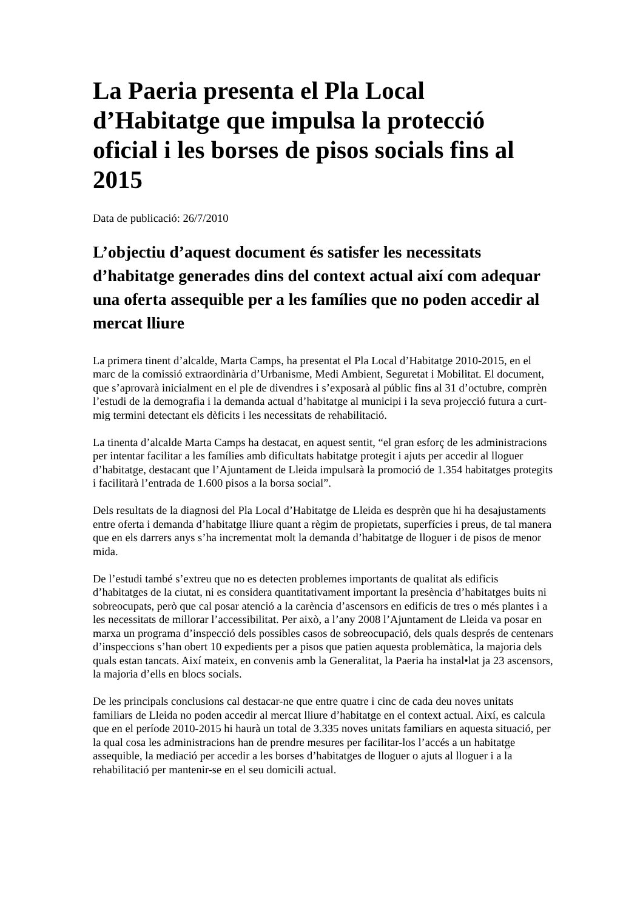La Paeria presenta el Pla Local d’Habitatge que impulsa la protecció oficial i les borses de pisos socials fins al 2015
Data de publicació: 26/7/2010
L’objectiu d’aquest document és satisfer les necessitats d’habitatge generades dins del context actual així com adequar una oferta assequible per a les famílies que no poden accedir al mercat lliure
La primera tinent d’alcalde, Marta Camps, ha presentat el Pla Local d’Habitatge 2010-2015, en el marc de la comissió extraordinària d’Urbanisme, Medi Ambient, Seguretat i Mobilitat. El document, que s’aprovarà inicialment en el ple de divendres i s’exposarà al públic fins al 31 d’octubre, comprèn l’estudi de la demografia i la demanda actual d’habitatge al municipi i la seva projecció futura a curt-mig termini detectant els dèficits i les necessitats de rehabilitació.
La tinenta d’alcalde Marta Camps ha destacat, en aquest sentit, “el gran esforç de les administracions per intentar facilitar a les famílies amb dificultats habitatge protegit i ajuts per accedir al lloguer d’habitatge, destacant que l’Ajuntament de Lleida impulsarà la promoció de 1.354 habitatges protegits i facilitarà l’entrada de 1.600 pisos a la borsa social”.
Dels resultats de la diagnosi del Pla Local d’Habitatge de Lleida es desprèn que hi ha desajustaments entre oferta i demanda d’habitatge lliure quant a règim de propietats, superfícies i preus, de tal manera que en els darrers anys s’ha incrementat molt la demanda d’habitatge de lloguer i de pisos de menor mida.
De l’estudi també s’extreu que no es detecten problemes importants de qualitat als edificis d’habitatges de la ciutat, ni es considera quantitativament important la presència d’habitatges buits ni sobreocupats, però que cal posar atenció a la carència d’ascensors en edificis de tres o més plantes i a les necessitats de millorar l’accessibilitat. Per això, a l’any 2008 l’Ajuntament de Lleida va posar en marxa un programa d’inspecció dels possibles casos de sobreocupació, dels quals després de centenars d’inspeccions s’han obert 10 expedients per a pisos que patien aquesta problemàtica, la majoria dels quals estan tancats. Així mateix, en convenis amb la Generalitat, la Paeria ha instal•lat ja 23 ascensors, la majoria d’ells en blocs socials.
De les principals conclusions cal destacar-ne que entre quatre i cinc de cada deu noves unitats familiars de Lleida no poden accedir al mercat lliure d’habitatge en el context actual. Així, es calcula que en el període 2010-2015 hi haurà un total de 3.335 noves unitats familiars en aquesta situació, per la qual cosa les administracions han de prendre mesures per facilitar-los l’accés a un habitatge assequible, la mediació per accedir a les borses d’habitatges de lloguer o ajuts al lloguer i a la rehabilitació per mantenir-se en el seu domicili actual.